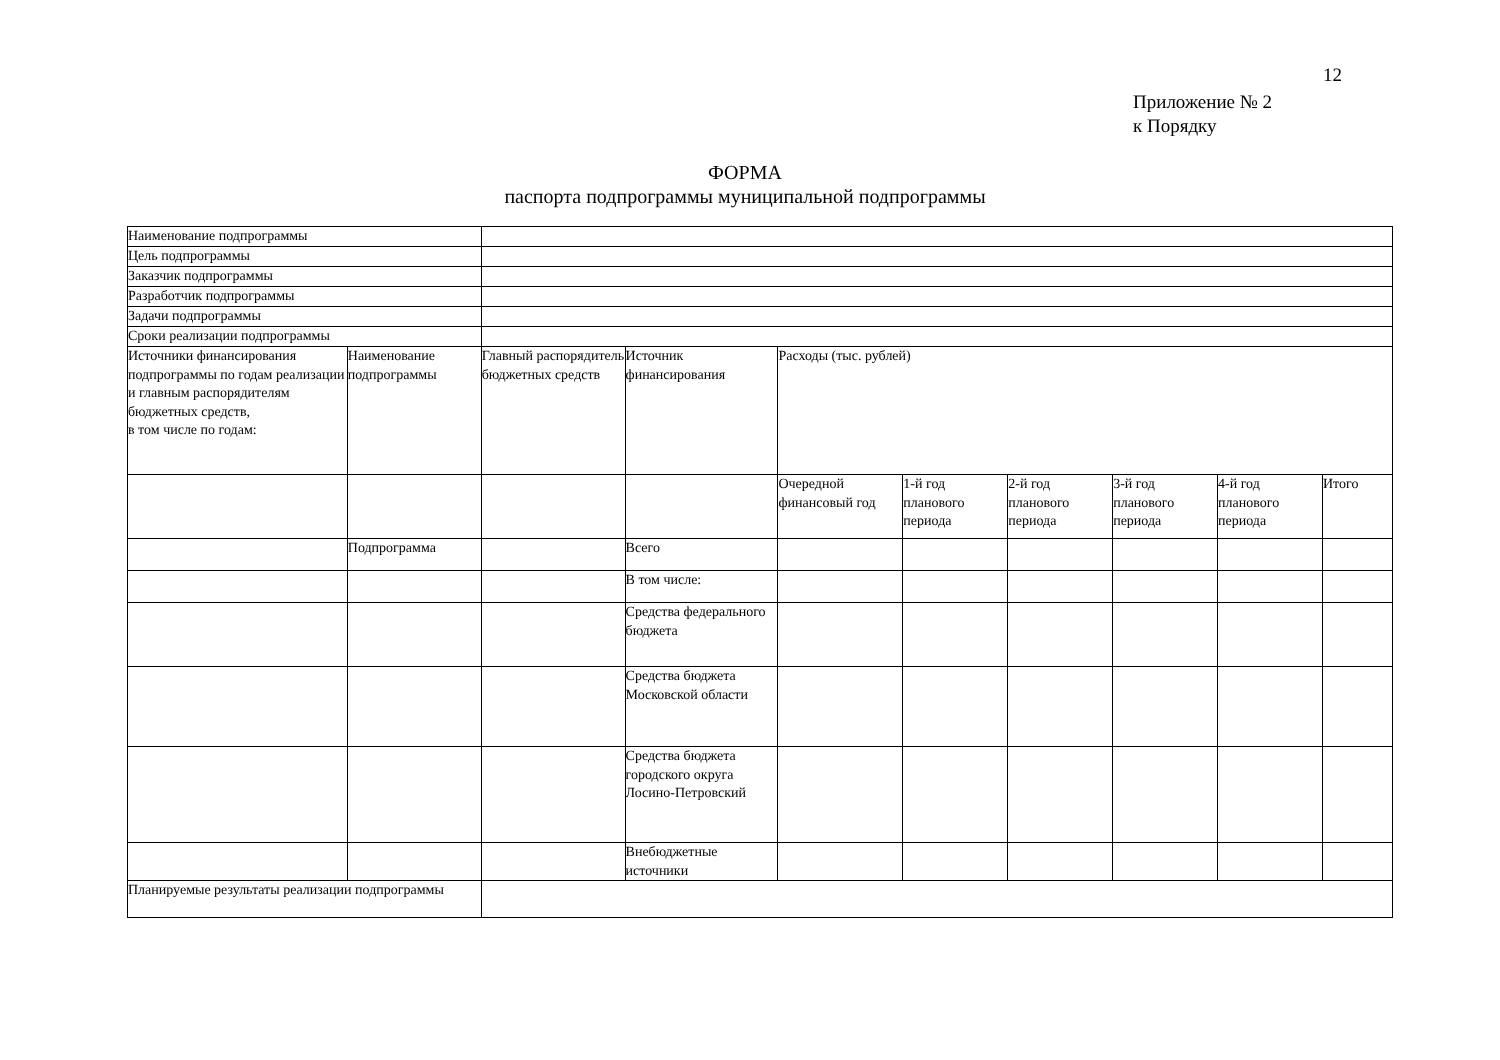12
Приложение № 2
к Порядку
ФОРМА
паспорта подпрограммы муниципальной подпрограммы
| Наименование подпрограммы | | | | | | | | | |
| Цель подпрограммы | | | | | | | | | |
| Заказчик подпрограммы | | | | | | | | | |
| Разработчик подпрограммы | | | | | | | | | |
| Задачи подпрограммы | | | | | | | | | |
| Сроки реализации подпрограммы | | | | | | | | | |
| Источники финансирования подпрограммы по годам реализации и главным распорядителям бюджетных средств, в том числе по годам: | Наименование подпрограммы | Главный распорядитель бюджетных средств | Источник финансирования | Расходы (тыс. рублей) | | | | | |
| | | | | Очередной финансовый год | 1-й год планового периода | 2-й год планового периода | 3-й год планового периода | 4-й год планового периода | Итого |
| | Подпрограмма | | Всего | | | | | | |
| | | | В том числе: | | | | | | |
| | | | Средства федерального бюджета | | | | | | |
| | | | Средства бюджета Московской области | | | | | | |
| | | | Средства бюджета городского округа Лосино-Петровский | | | | | | |
| | | | Внебюджетные источники | | | | | | |
| Планируемые результаты реализации подпрограммы | | | | | | | | | |